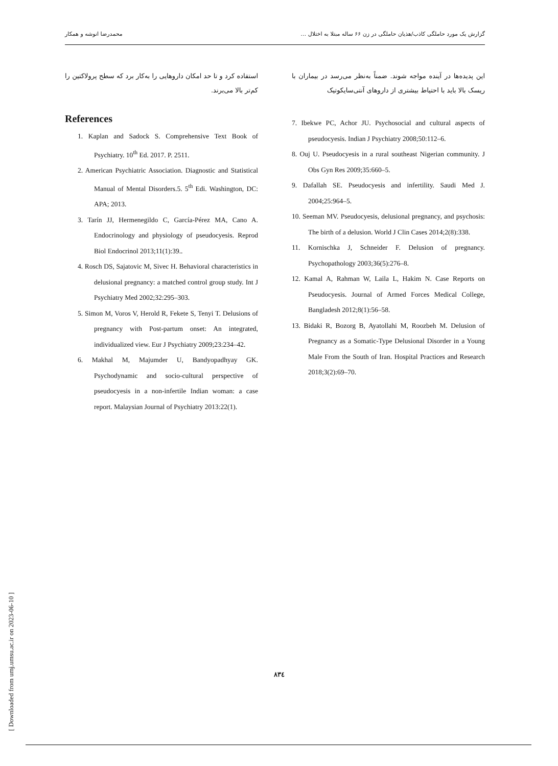گزارش یک مورد حاملگی کاذب/هذیان حاملگی در زن ۶۶ ساله مبتلا به اختلال … محمدرضا انوشه و همکار
استفاده کرد و تا حد امکان داروهایی را به‌کار برد که سطح پرولاکتین را کم‌تر بالا می‌برند.
References
1. Kaplan and Sadock S. Comprehensive Text Book of Psychiatry. 10<sup>th</sup> Ed. 2017. P. 2511.
2. American Psychiatric Association. Diagnostic and Statistical Manual of Mental Disorders.5. 5<sup>th</sup> Edi. Washington, DC: APA; 2013.
3. Tarín JJ, Hermenegildo C, García-Pérez MA, Cano A. Endocrinology and physiology of pseudocyesis. Reprod Biol Endocrinol 2013;11(1):39..
4. Rosch DS, Sajatovic M, Sivec H. Behavioral characteristics in delusional pregnancy: a matched control group study. Int J Psychiatry Med 2002;32:295–303.
5. Simon M, Voros V, Herold R, Fekete S, Tenyi T. Delusions of pregnancy with Post-partum onset: An integrated, individualized view. Eur J Psychiatry 2009;23:234–42.
6. Makhal M, Majumder U, Bandyopadhyay GK. Psychodynamic and socio-cultural perspective of pseudocyesis in a non-infertile Indian woman: a case report. Malaysian Journal of Psychiatry 2013:22(1).
این پدیده‌ها در آینده مواجه شوند. ضمناً به‌نظر می‌رسد در بیماران با ریسک بالا باید با احتیاط بیشتری از داروهای آنتی‌سایکوتیک
7. Ibekwe PC, Achor JU. Psychosocial and cultural aspects of pseudocyesis. Indian J Psychiatry 2008;50:112–6.
8. Ouj U. Pseudocyesis in a rural southeast Nigerian community. J Obs Gyn Res 2009;35:660–5.
9. Dafallah SE. Pseudocyesis and infertility. Saudi Med J. 2004;25:964–5.
10. Seeman MV. Pseudocyesis, delusional pregnancy, and psychosis: The birth of a delusion. World J Clin Cases 2014;2(8):338.
11. Kornischka J, Schneider F. Delusion of pregnancy. Psychopathology 2003;36(5):276–8.
12. Kamal A, Rahman W, Laila L, Hakim N. Case Reports on Pseudocyesis. Journal of Armed Forces Medical College, Bangladesh 2012;8(1):56–58.
13. Bidaki R, Bozorg B, Ayatollahi M, Roozbeh M. Delusion of Pregnancy as a Somatic-Type Delusional Disorder in a Young Male From the South of Iran. Hospital Practices and Research 2018;3(2):69–70.
[ Downloaded from umj.umsu.ac.ir on 2023-06-10 ]
٨٣٤